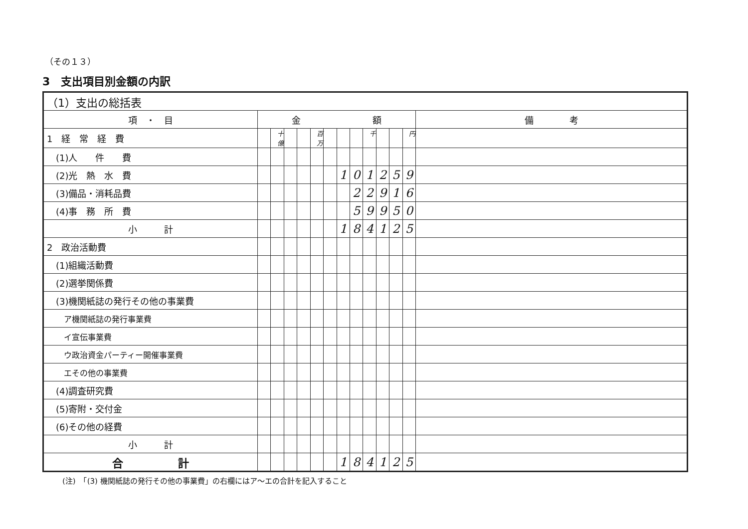（その１３）
3　支出項目別金額の内訳
| （1）支出の総括表 | | | | | | | | | | | | | |
| 項 ・ 目 | 金 額 | | | | | | | | | | | | 備 考 |
| 1 経 常 経 費 | | 十億 | | | 百万 | | | | 千 | | | 円 | |
| (1)人 件 費 | | | | | | | | | | | | | |
| (2)光 熱 水 費 | | | | | | | 1 | 0 | 1 | 2 | 5 | 9 | |
| (3)備品・消耗品費 | | | | | | | | 2 | 2 | 9 | 1 | 6 | |
| (4)事 務 所 費 | | | | | | | | 5 | 9 | 9 | 5 | 0 | |
| 小 計 | | | | | | | 1 | 8 | 4 | 1 | 2 | 5 | |
| 2 政治活動費 | | | | | | | | | | | | | |
| (1)組織活動費 | | | | | | | | | | | | | |
| (2)選挙関係費 | | | | | | | | | | | | | |
| (3)機関紙誌の発行その他の事業費 | | | | | | | | | | | | | |
| ア機関紙誌の発行事業費 | | | | | | | | | | | | | |
| イ宣伝事業費 | | | | | | | | | | | | | |
| ウ政治資金パーティー開催事業費 | | | | | | | | | | | | | |
| エその他の事業費 | | | | | | | | | | | | | |
| (4)調査研究費 | | | | | | | | | | | | | |
| (5)寄附・交付金 | | | | | | | | | | | | | |
| (6)その他の経費 | | | | | | | | | | | | | |
| 小 計 | | | | | | | | | | | | | |
| 合 計 | | | | | | | 1 | 8 | 4 | 1 | 2 | 5 | |
(注)　「(3) 機関紙誌の発行その他の事業費」の右欄にはア～エの合計を記入すること